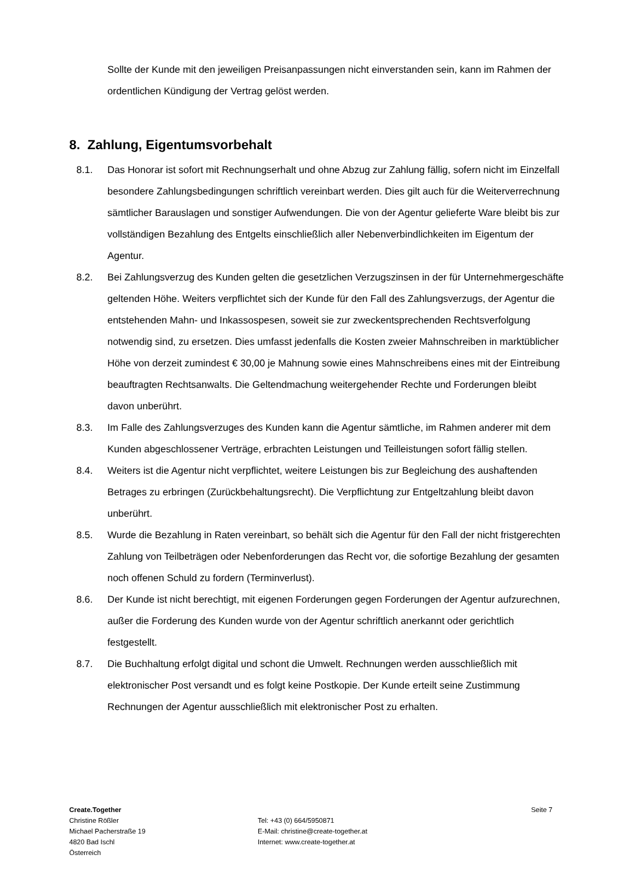Sollte der Kunde mit den jeweiligen Preisanpassungen nicht einverstanden sein, kann im Rahmen der ordentlichen Kündigung der Vertrag gelöst werden.
8. Zahlung, Eigentumsvorbehalt
8.1. Das Honorar ist sofort mit Rechnungserhalt und ohne Abzug zur Zahlung fällig, sofern nicht im Einzelfall besondere Zahlungsbedingungen schriftlich vereinbart werden. Dies gilt auch für die Weiterverrechnung sämtlicher Barauslagen und sonstiger Aufwendungen. Die von der Agentur gelieferte Ware bleibt bis zur vollständigen Bezahlung des Entgelts einschließlich aller Nebenverbindlichkeiten im Eigentum der Agentur.
8.2. Bei Zahlungsverzug des Kunden gelten die gesetzlichen Verzugszinsen in der für Unternehmergeschäfte geltenden Höhe. Weiters verpflichtet sich der Kunde für den Fall des Zahlungsverzugs, der Agentur die entstehenden Mahn- und Inkassospesen, soweit sie zur zweckentsprechenden Rechtsverfolgung notwendig sind, zu ersetzen. Dies umfasst jedenfalls die Kosten zweier Mahnschreiben in marktüblicher Höhe von derzeit zumindest € 30,00 je Mahnung sowie eines Mahnschreibens eines mit der Eintreibung beauftragten Rechtsanwalts. Die Geltendmachung weitergehender Rechte und Forderungen bleibt davon unberührt.
8.3. Im Falle des Zahlungsverzuges des Kunden kann die Agentur sämtliche, im Rahmen anderer mit dem Kunden abgeschlossener Verträge, erbrachten Leistungen und Teilleistungen sofort fällig stellen.
8.4. Weiters ist die Agentur nicht verpflichtet, weitere Leistungen bis zur Begleichung des aushaftenden Betrages zu erbringen (Zurückbehaltungsrecht). Die Verpflichtung zur Entgeltzahlung bleibt davon unberührt.
8.5. Wurde die Bezahlung in Raten vereinbart, so behält sich die Agentur für den Fall der nicht fristgerechten Zahlung von Teilbeträgen oder Nebenforderungen das Recht vor, die sofortige Bezahlung der gesamten noch offenen Schuld zu fordern (Terminverlust).
8.6. Der Kunde ist nicht berechtigt, mit eigenen Forderungen gegen Forderungen der Agentur aufzurechnen, außer die Forderung des Kunden wurde von der Agentur schriftlich anerkannt oder gerichtlich festgestellt.
8.7. Die Buchhaltung erfolgt digital und schont die Umwelt. Rechnungen werden ausschließlich mit elektronischer Post versandt und es folgt keine Postkopie. Der Kunde erteilt seine Zustimmung Rechnungen der Agentur ausschließlich mit elektronischer Post zu erhalten.
Create.Together
Christine Rößler
Michael Pacherstraße 19
4820 Bad Ischl
Österreich
Tel: +43 (0) 664/5950871
E-Mail: christine@create-together.at
Internet: www.create-together.at
Seite 7